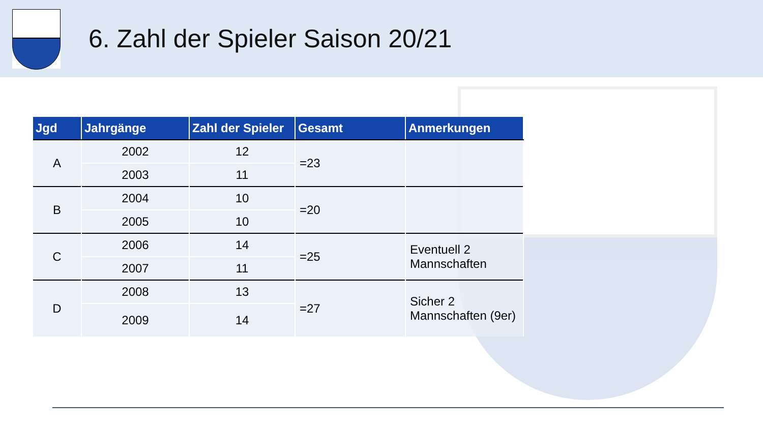6. Zahl der Spieler Saison 20/21
| Jgd | Jahrgänge | Zahl der Spieler | Gesamt | Anmerkungen |
| --- | --- | --- | --- | --- |
| A | 2002 | 12 | =23 | |
| | 2003 | 11 | | |
| B | 2004 | 10 | =20 | |
| | 2005 | 10 | | |
| C | 2006 | 14 | =25 | Eventuell 2 Mannschaften |
| | 2007 | 11 | | |
| D | 2008 | 13 | =27 | Sicher 2 Mannschaften (9er) |
| | 2009 | 14 | | |